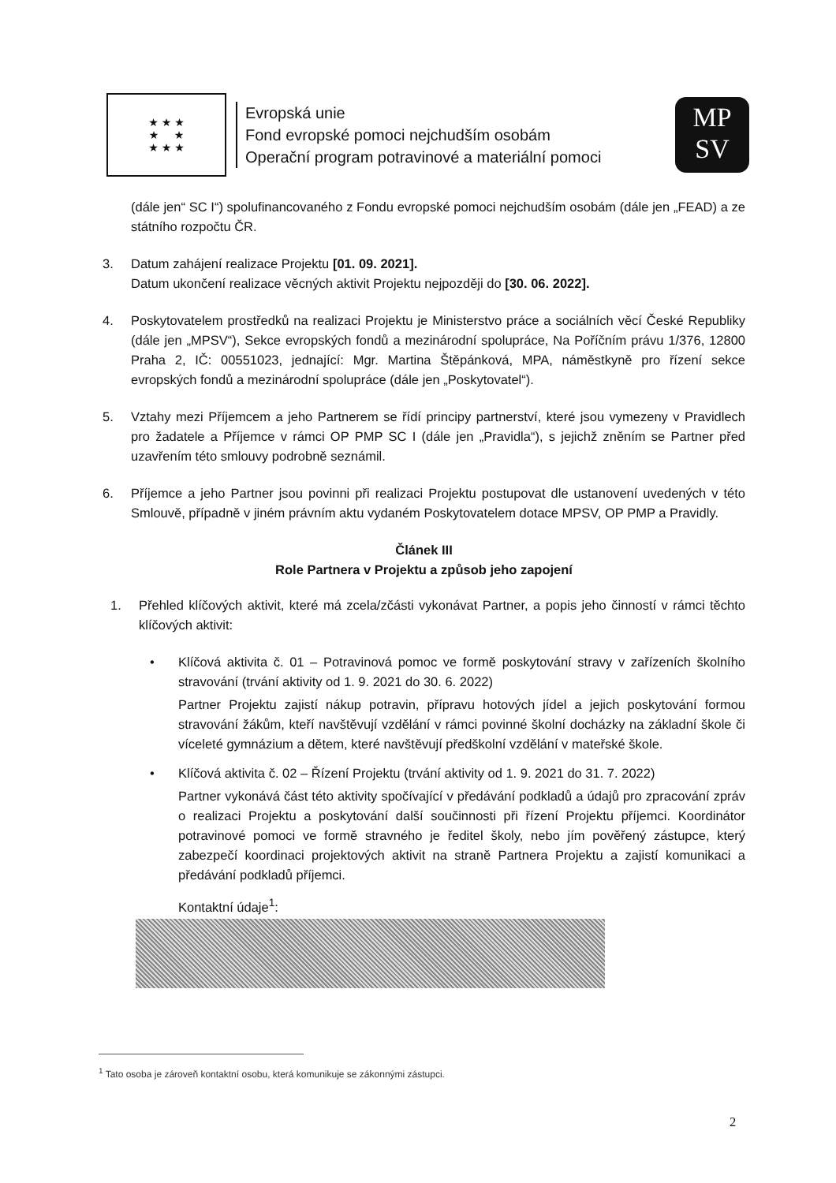★ ★ ★
★ ★
★ ★ ★
Evropská unie
Fond evropské pomoci nejchudším osobám
Operační program potravinové a materiální pomoci
MP
SV
(dále jen“ SC I“) spolufinancovaného z Fondu evropské pomoci nejchudším osobám (dále jen „FEAD) a ze státního rozpočtu ČR.
3. Datum zahájení realizace Projektu [01. 09. 2021].
Datum ukončení realizace věcných aktivit Projektu nejpozději do [30. 06. 2022].
4. Poskytovatelem prostředků na realizaci Projektu je Ministerstvo práce a sociálních věcí České Republiky (dále jen „MPSV“), Sekce evropských fondů a mezinárodní spolupráce, Na Poříčním právu 1/376, 12800 Praha 2, IČ: 00551023, jednající: Mgr. Martina Štěpánková, MPA, náměstkyně pro řízení sekce evropských fondů a mezinárodní spolupráce (dále jen „Poskytovatel“).
5. Vztahy mezi Příjemcem a jeho Partnerem se řídí principy partnerství, které jsou vymezeny v Pravidlech pro žadatele a Příjemce v rámci OP PMP SC I (dále jen „Pravidla“), s jejichž zněním se Partner před uzavřením této smlouvy podrobně seznámil.
6. Příjemce a jeho Partner jsou povinni při realizaci Projektu postupovat dle ustanovení uvedených v této Smlouvě, případně v jiném právním aktu vydaném Poskytovatelem dotace MPSV, OP PMP a Pravidly.
Článek III
Role Partnera v Projektu a způsob jeho zapojení
1. Přehled klíčových aktivit, které má zcela/zčásti vykonávat Partner, a popis jeho činností v rámci těchto klíčových aktivit:
• Klíčová aktivita č. 01 – Potravinová pomoc ve formě poskytování stravy v zařízeních školního stravování (trvání aktivity od 1. 9. 2021 do 30. 6. 2022)
Partner Projektu zajistí nákup potravin, přípravu hotových jídel a jejich poskytování formou stravování žákům, kteří navštěvují vzdělání v rámci povinné školní docházky na základní škole či víceleté gymnázium a dětem, které navštěvují předškolní vzdělání v mateřské škole.
• Klíčová aktivita č. 02 – Řízení Projektu (trvání aktivity od 1. 9. 2021 do 31. 7. 2022)
Partner vykonává část této aktivity spočívající v předávání podkladů a údajů pro zpracování zpráv o realizaci Projektu a poskytování další součinnosti při řízení Projektu příjemci. Koordinátor potravinové pomoci ve formě stravného je ředitel školy, nebo jím pověřený zástupce, který zabezpečí koordinaci projektových aktivit na straně Partnera Projektu a zajistí komunikaci a předávání podkladů příjemci.
Kontaktní údaje<sup>1</sup>:
<sup>1</sup> Tato osoba je zároveň kontaktní osobu, která komunikuje se zákonnými zástupci.
2